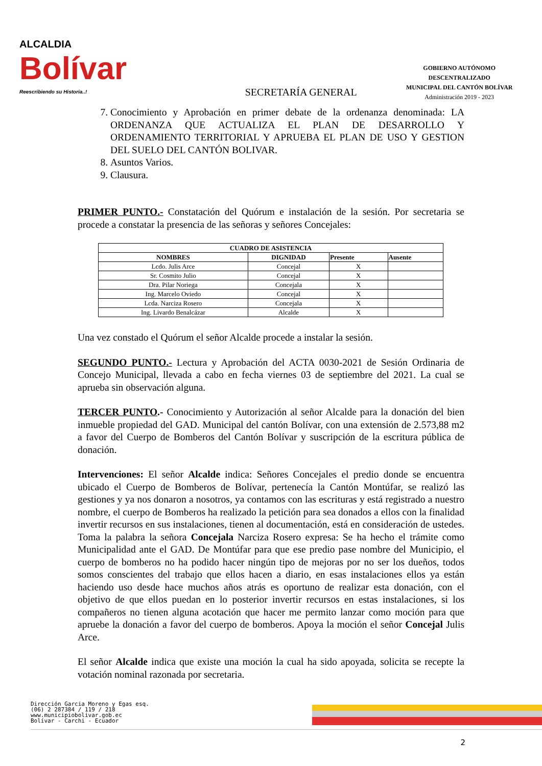ALCALDIA
Bolívar
Reescribiendo su Historia..!
SECRETARÍA GENERAL
GOBIERNO AUTÓNOMO DESCENTRALIZADO
MUNICIPAL DEL CANTÓN BOLÍVAR
Administración 2019 - 2023
7. Conocimiento y Aprobación en primer debate de la ordenanza denominada: LA ORDENANZA QUE ACTUALIZA EL PLAN DE DESARROLLO Y ORDENAMIENTO TERRITORIAL Y APRUEBA EL PLAN DE USO Y GESTION DEL SUELO DEL CANTÓN BOLIVAR.
8. Asuntos Varios.
9. Clausura.
PRIMER PUNTO.- Constatación del Quórum e instalación de la sesión. Por secretaria se procede a constatar la presencia de las señoras y señores Concejales:
| CUADRO DE ASISTENCIA | | | |
| --- | --- | --- | --- |
| NOMBRES | DIGNIDAD | Presente | Ausente |
| Lcdo. Julis Arce | Concejal | X | |
| Sr. Cosmito Julio | Concejal | X | |
| Dra. Pilar Noriega | Concejala | X | |
| Ing. Marcelo Oviedo | Concejal | X | |
| Lcda. Narciza Rosero | Concejala | X | |
| Ing. Livardo Benalcázar | Alcalde | X | |
Una vez constado el Quórum el señor Alcalde procede a instalar la sesión.
SEGUNDO PUNTO.- Lectura y Aprobación del ACTA 0030-2021 de Sesión Ordinaria de Concejo Municipal, llevada a cabo en fecha viernes 03 de septiembre del 2021. La cual se aprueba sin observación alguna.
TERCER PUNTO.- Conocimiento y Autorización al señor Alcalde para la donación del bien inmueble propiedad del GAD. Municipal del cantón Bolívar, con una extensión de 2.573,88 m2 a favor del Cuerpo de Bomberos del Cantón Bolívar y suscripción de la escritura pública de donación.
Intervenciones: El señor Alcalde indica: Señores Concejales el predio donde se encuentra ubicado el Cuerpo de Bomberos de Bolívar, pertenecía la Cantón Montúfar, se realizó las gestiones y ya nos donaron a nosotros, ya contamos con las escrituras y está registrado a nuestro nombre, el cuerpo de Bomberos ha realizado la petición para sea donados a ellos con la finalidad invertir recursos en sus instalaciones, tienen al documentación, está en consideración de ustedes. Toma la palabra la señora Concejala Narciza Rosero expresa: Se ha hecho el trámite como Municipalidad ante el GAD. De Montúfar para que ese predio pase nombre del Municipio, el cuerpo de bomberos no ha podido hacer ningún tipo de mejoras por no ser los dueños, todos somos conscientes del trabajo que ellos hacen a diario, en esas instalaciones ellos ya están haciendo uso desde hace muchos años atrás es oportuno de realizar esta donación, con el objetivo de que ellos puedan en lo posterior invertir recursos en estas instalaciones, si los compañeros no tienen alguna acotación que hacer me permito lanzar como moción para que apruebe la donación a favor del cuerpo de bomberos. Apoya la moción el señor Concejal Julis Arce.
El señor Alcalde indica que existe una moción la cual ha sido apoyada, solicita se recepte la votación nominal razonada por secretaria.
Dirección Garcia Moreno y Egas esq.
(06) 2 287384 / 119 / 218
www.municipiobolivar.gob.ec
Bolívar - Carchi - Ecuador
2